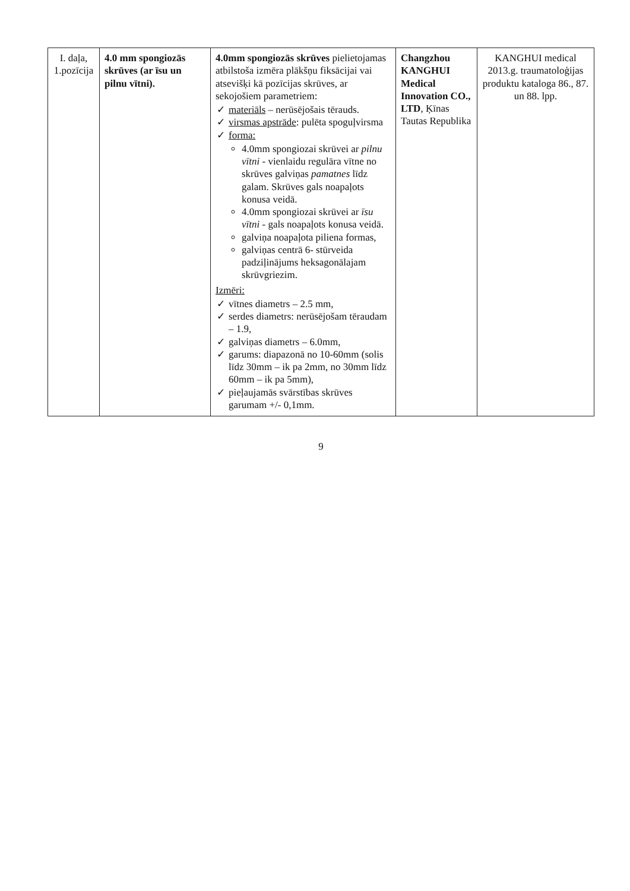| I. daļa, 1.pozīcija | 4.0 mm spongiozās skrūves (ar īsu un pilnu vītni). | 4.0mm spongiozās skrūves pielietojamas atbilstoša izmēra plākšņu fiksācijai vai atsevišķi kā pozīcijas skrūves, ar sekojošiem parametriem: ✓ materiāls – nerūsējošais tērauds. ✓ virsmas apstrāde : pulēta spoguļvirsma ✓ forma: 4.0mm spongiozai skrūvei ar pilnu vītni - vienlaidu regulāra vītne no skrūves galviņas pamatnes līdz galam. Skrūves gals noapaļots konusa veidā. 4.0mm spongiozai skrūvei ar īsu vītni - gals noapaļots konusa veidā. galviņa noapaļota piliena formas, galviņas centrā 6- stūrveida padziļinājums heksagonālajam skrūvgriezim. Izmēri: ✓ vītnes diametrs – 2.5 mm, ✓ serdes diametrs: nerūsējošam tēraudam – 1.9, ✓ galviņas diametrs – 6.0mm, ✓ garums: diapazonā no 10-60mm (solis līdz 30mm – ik pa 2mm, no 30mm līdz 60mm – ik pa 5mm), ✓ pieļaujamās svārstības skrūves garumam +/- 0,1mm. | Changzhou KANGHUI Medical Innovation CO., LTD , Ķīnas Tautas Republika | KANGHUI medical 2013.g. traumatoloģijas produktu kataloga 86., 87. un 88. lpp. |
9